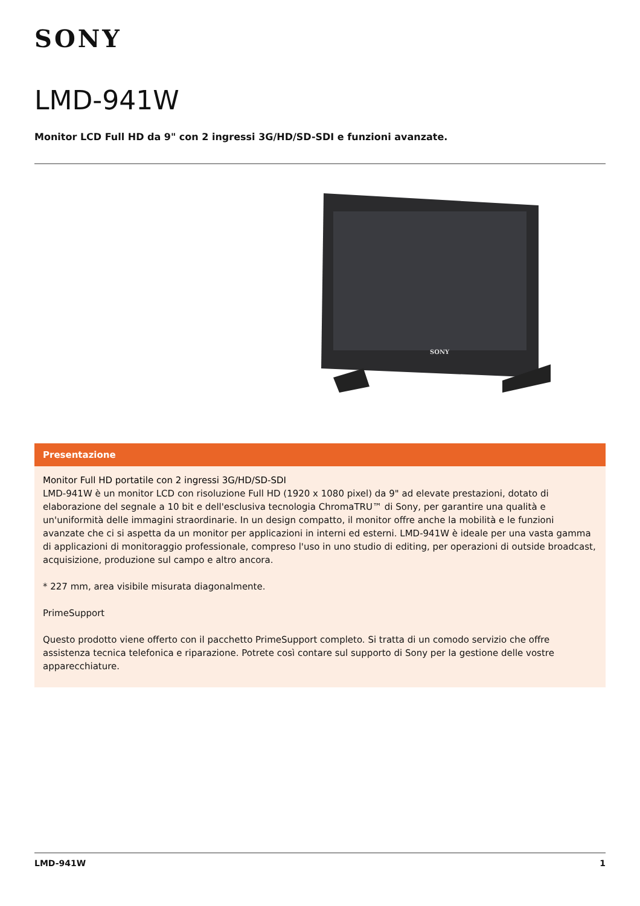SONY
LMD-941W
Monitor LCD Full HD da 9" con 2 ingressi 3G/HD/SD-SDI e funzioni avanzate.
SONY
Presentazione
Monitor Full HD portatile con 2 ingressi 3G/HD/SD-SDI
LMD-941W è un monitor LCD con risoluzione Full HD (1920 x 1080 pixel) da 9" ad elevate prestazioni, dotato di elaborazione del segnale a 10 bit e dell'esclusiva tecnologia ChromaTRU™ di Sony, per garantire una qualità e un'uniformità delle immagini straordinarie. In un design compatto, il monitor offre anche la mobilità e le funzioni avanzate che ci si aspetta da un monitor per applicazioni in interni ed esterni. LMD-941W è ideale per una vasta gamma di applicazioni di monitoraggio professionale, compreso l'uso in uno studio di editing, per operazioni di outside broadcast, acquisizione, produzione sul campo e altro ancora.
* 227 mm, area visibile misurata diagonalmente.
PrimeSupport
Questo prodotto viene offerto con il pacchetto PrimeSupport completo. Si tratta di un comodo servizio che offre assistenza tecnica telefonica e riparazione. Potrete così contare sul supporto di Sony per la gestione delle vostre apparecchiature.
LMD-941W 1